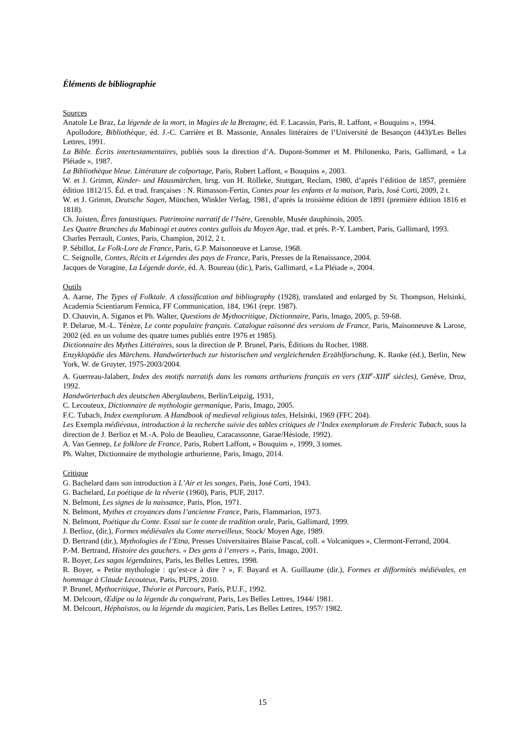Éléments de bibliographie
Sources
Anatole Le Braz, La légende de la mort, in Magies de la Bretagne, éd. F. Lacassin, Paris, R. Laffont, « Bouquins », 1994.
Apollodore, Bibliothèque, éd. J.-C. Carrière et B. Massonie, Annales littéraires de l’Université de Besançon (443)/Les Belles Lettres, 1991.
La Bible. Écrits intertestamentaires, publiés sous la direction d’A. Dupont-Sommer et M. Philonenko, Paris, Gallimard, « La Pléiade », 1987.
La Bibliothèque bleue. Littérature de colportage, Paris, Robert Laffont, « Bouquins », 2003.
W. et J. Grimm, Kinder- und Hausmärchen, hrsg. von H. Rölleke, Stuttgart, Reclam, 1980, d’après l’édition de 1857, première édition 1812/15. Éd. et trad. françaises : N. Rimasson-Fertin, Contes pour les enfants et la maison, Paris, José Corti, 2009, 2 t.
W. et J. Grimm, Deutsche Sagen, München, Winkler Verlag, 1981, d’après la troisième édition de 1891 (première édition 1816 et 1818).
Ch. Joisten, Êtres fantastiques. Patrimoine narratif de l’Isère, Grenoble, Musée dauphinois, 2005.
Les Quatre Branches du Mabinogi et autres contes gallois du Moyen Age, trad. et prés. P.-Y. Lambert, Paris, Gallimard, 1993.
Charles Perrault, Contes, Paris, Champion, 2012, 2 t.
P. Sébillot, Le Folk-Lore de France, Paris, G.P. Maisonneuve et Larose, 1968.
C. Seignolle, Contes, Récits et Légendes des pays de France, Paris, Presses de la Renaissance, 2004.
Jacques de Voragine, La Légende dorée, éd. A. Boureau (dir.), Paris, Gallimard, « La Pléiade », 2004.
Outils
A. Aarne, The Types of Folktale. A classification and bibliography (1928), translated and enlarged by St. Thompson, Helsinki, Academia Scientiarum Fennica, FF Communication, 184, 1961 (repr. 1987).
D. Chauvin, A. Siganos et Ph. Walter, Questions de Mythocritique, Dictionnaire, Paris, Imago, 2005, p. 59-68.
P. Delarue, M.-L. Ténèze, Le conte populaire français. Catalogue raisonné des versions de France, Paris, Maisonneuve & Larose, 2002 (éd. en un volume des quatre tomes publiés entre 1976 et 1985).
Dictionnaire des Mythes Littéraires, sous la direction de P. Brunel, Paris, Éditions du Rocher, 1988.
Enzyklopädie des Märchens. Handwörterbuch zur historischen und vergleichenden Erzählforschung, K. Ranke (éd.), Berlin, New York, W. de Gruyter, 1975-2003/2004.
A. Guerreau-Jalabert, Index des motifs narratifs dans les romans arthuriens français en vers (XII<sup>e</sup>-XIII<sup>e</sup> siècles), Genève, Droz, 1992.
Handwörterbuch des deutschen Aberglaubens, Berlin/Leipzig, 1931,
C. Lecouteux, Dictionnaire de mythologie germanique, Paris, Imago, 2005.
F.C. Tubach, Index exemplorum. A Handbook of medieval religious tales, Helsinki, 1969 (FFC 204).
Les Exempla médiévaux, introduction à la recherche suivie des tables critiques de l’Index exemplorum de Frederic Tubach, sous la direction de J. Berlioz et M.-A. Polo de Beaulieu, Caracassonne, Garae/Hésiode, 1992).
A. Van Gennep, Le folklore de France, Paris, Robert Laffont, « Bouquins », 1999, 3 tomes.
Ph. Walter, Dictionnaire de mythologie arthurienne, Paris, Imago, 2014.
Critique
G. Bachelard dans son introduction à L’Air et les songes, Paris, José Corti, 1943.
G. Bachelard, La poétique de la rêverie (1960), Paris, PUF, 2017.
N. Belmont, Les signes de la naissance, Paris, Plon, 1971.
N. Belmont, Mythes et croyances dans l’ancienne France, Paris, Flammarion, 1973.
N. Belmont, Poétique du Conte. Essai sur le conte de tradition orale, Paris, Gallimard, 1999.
J. Berlioz, (dir.), Formes médiévales du Conte merveilleux, Stock/ Moyen Age, 1989.
D. Bertrand (dir.), Mythologies de l’Etna, Presses Universitaires Blaise Pascal, coll. « Volcaniques », Clermont-Ferrand, 2004.
P.-M. Bertrand, Histoire des gauchers. « Des gens à l’envers », Paris, Imago, 2001.
R. Boyer, Les sagas légendaires, Paris, les Belles Lettres, 1998.
R. Boyer, « Petite mythologie : qu’est-ce à dire ? », F. Bayard et A. Guillaume (dir.), Formes et difformités médiévales, en hommage à Claude Lecouteux, Paris, PUPS, 2010.
P. Brunel, Mythocritique, Théorie et Parcours, Paris, P.U.F., 1992.
M. Delcourt, Œdipe ou la légende du conquérant, Paris, Les Belles Lettres, 1944/ 1981.
M. Delcourt, Héphaïstos, ou la légende du magicien, Paris, Les Belles Lettres, 1957/ 1982.
15